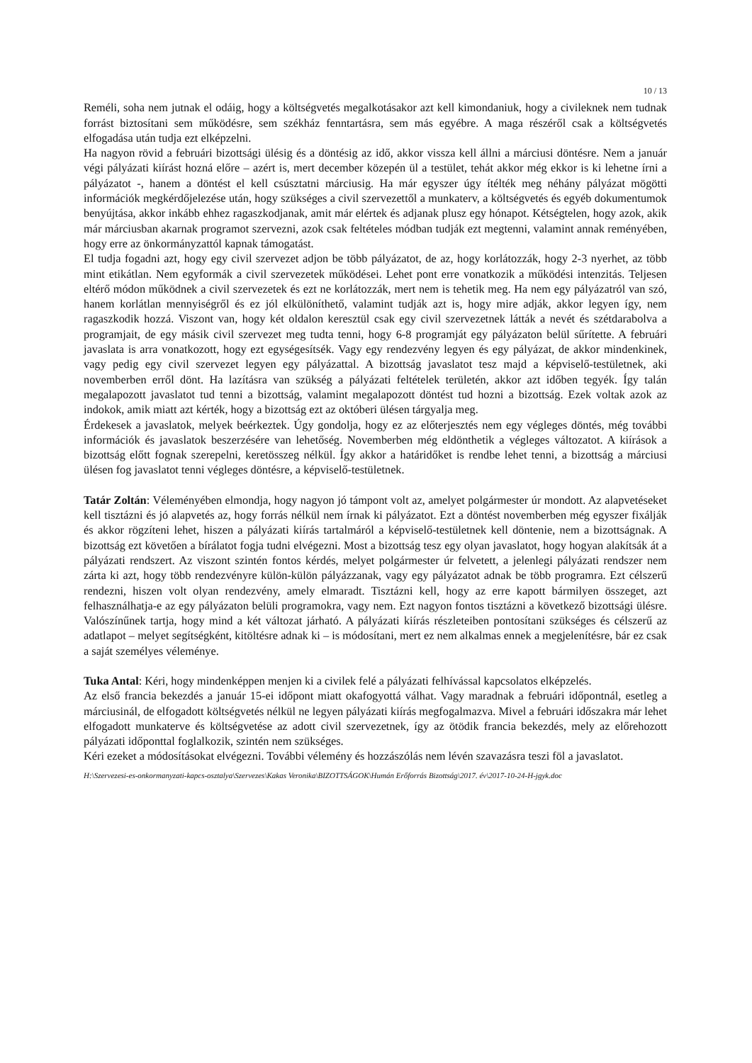10 / 13
Reméli, soha nem jutnak el odáig, hogy a költségvetés megalkotásakor azt kell kimondaniuk, hogy a civileknek nem tudnak forrást biztosítani sem működésre, sem székház fenntartásra, sem más egyébre. A maga részéről csak a költségvetés elfogadása után tudja ezt elképzelni.
Ha nagyon rövid a februári bizottsági ülésig és a döntésig az idő, akkor vissza kell állni a márciusi döntésre. Nem a január végi pályázati kiírást hozná előre – azért is, mert december közepén ül a testület, tehát akkor még ekkor is ki lehetne írni a pályázatot -, hanem a döntést el kell csúsztatni márciusig. Ha már egyszer úgy ítélték meg néhány pályázat mögötti információk megkérdőjelezése után, hogy szükséges a civil szervezettől a munkaterv, a költségvetés és egyéb dokumentumok benyújtása, akkor inkább ehhez ragaszkodjanak, amit már elértek és adjanak plusz egy hónapot. Kétségtelen, hogy azok, akik már márciusban akarnak programot szervezni, azok csak feltételes módban tudják ezt megtenni, valamint annak reményében, hogy erre az önkormányzattól kapnak támogatást.
El tudja fogadni azt, hogy egy civil szervezet adjon be több pályázatot, de az, hogy korlátozzák, hogy 2-3 nyerhet, az több mint etikátlan. Nem egyformák a civil szervezetek működései. Lehet pont erre vonatkozik a működési intenzitás. Teljesen eltérő módon működnek a civil szervezetek és ezt ne korlátozzák, mert nem is tehetik meg. Ha nem egy pályázatról van szó, hanem korlátlan mennyiségről és ez jól elkülöníthető, valamint tudják azt is, hogy mire adják, akkor legyen így, nem ragaszkodik hozzá. Viszont van, hogy két oldalon keresztül csak egy civil szervezetnek látták a nevét és szétdarabolva a programjait, de egy másik civil szervezet meg tudta tenni, hogy 6-8 programját egy pályázaton belül sűrítette. A februári javaslata is arra vonatkozott, hogy ezt egységesítsék. Vagy egy rendezvény legyen és egy pályázat, de akkor mindenkinek, vagy pedig egy civil szervezet legyen egy pályázattal. A bizottság javaslatot tesz majd a képviselő-testületnek, aki novemberben erről dönt. Ha lazításra van szükség a pályázati feltételek területén, akkor azt időben tegyék. Így talán megalapozott javaslatot tud tenni a bizottság, valamint megalapozott döntést tud hozni a bizottság. Ezek voltak azok az indokok, amik miatt azt kérték, hogy a bizottság ezt az októberi ülésen tárgyalja meg.
Érdekesek a javaslatok, melyek beérkeztek. Úgy gondolja, hogy ez az előterjesztés nem egy végleges döntés, még további információk és javaslatok beszerzésére van lehetőség. Novemberben még eldönthetik a végleges változatot. A kiírások a bizottság előtt fognak szerepelni, keretösszeg nélkül. Így akkor a határidőket is rendbe lehet tenni, a bizottság a márciusi ülésen fog javaslatot tenni végleges döntésre, a képviselő-testületnek.
Tatár Zoltán: Véleményében elmondja, hogy nagyon jó támpont volt az, amelyet polgármester úr mondott. Az alapvetéseket kell tisztázni és jó alapvetés az, hogy forrás nélkül nem írnak ki pályázatot. Ezt a döntést novemberben még egyszer fixálják és akkor rögzíteni lehet, hiszen a pályázati kiírás tartalmáról a képviselő-testületnek kell döntenie, nem a bizottságnak. A bizottság ezt követően a bírálatot fogja tudni elvégezni. Most a bizottság tesz egy olyan javaslatot, hogy hogyan alakítsák át a pályázati rendszert. Az viszont szintén fontos kérdés, melyet polgármester úr felvetett, a jelenlegi pályázati rendszer nem zárta ki azt, hogy több rendezvényre külön-külön pályázzanak, vagy egy pályázatot adnak be több programra. Ezt célszerű rendezni, hiszen volt olyan rendezvény, amely elmaradt. Tisztázni kell, hogy az erre kapott bármilyen összeget, azt felhasználhatja-e az egy pályázaton belüli programokra, vagy nem. Ezt nagyon fontos tisztázni a következő bizottsági ülésre. Valószínűnek tartja, hogy mind a két változat járható. A pályázati kiírás részleteiben pontosítani szükséges és célszerű az adatlapot – melyet segítségként, kitöltésre adnak ki – is módosítani, mert ez nem alkalmas ennek a megjelenítésre, bár ez csak a saját személyes véleménye.
Tuka Antal: Kéri, hogy mindenképpen menjen ki a civilek felé a pályázati felhívással kapcsolatos elképzelés.
Az első francia bekezdés a január 15-ei időpont miatt okafogyottá válhat. Vagy maradnak a februári időpontnál, esetleg a márciusinál, de elfogadott költségvetés nélkül ne legyen pályázati kiírás megfogalmazva. Mivel a februári időszakra már lehet elfogadott munkaterve és költségvetése az adott civil szervezetnek, így az ötödik francia bekezdés, mely az előrehozott pályázati időponttal foglalkozik, szintén nem szükséges.
Kéri ezeket a módosításokat elvégezni. További vélemény és hozzászólás nem lévén szavazásra teszi föl a javaslatot.
H:\Szervezesi-es-onkormanyzati-kapcs-osztalya\Szervezes\Kakas Veronika\BIZOTTSÁGOK\Humán Erőforrás Bizottság\2017. év\2017-10-24-H-jgyk.doc